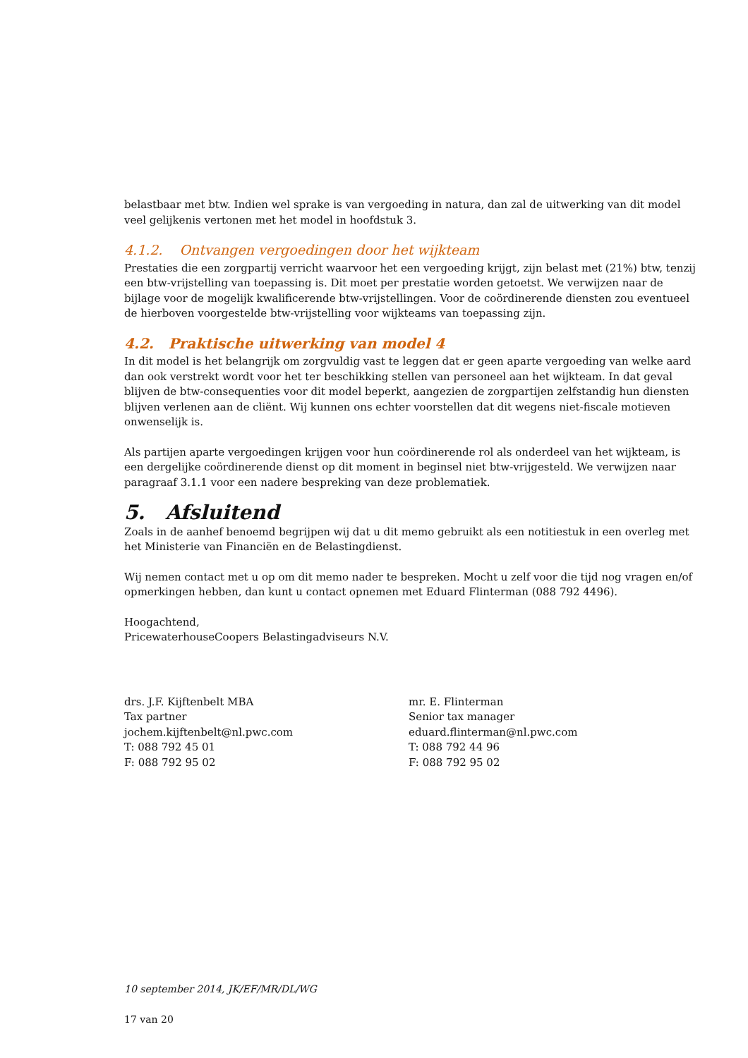belastbaar met btw. Indien wel sprake is van vergoeding in natura, dan zal de uitwerking van dit model veel gelijkenis vertonen met het model in hoofdstuk 3.
4.1.2. Ontvangen vergoedingen door het wijkteam
Prestaties die een zorgpartij verricht waarvoor het een vergoeding krijgt, zijn belast met (21%) btw, tenzij een btw-vrijstelling van toepassing is. Dit moet per prestatie worden getoetst. We verwijzen naar de bijlage voor de mogelijk kwalificerende btw-vrijstellingen. Voor de coördinerende diensten zou eventueel de hierboven voorgestelde btw-vrijstelling voor wijkteams van toepassing zijn.
4.2. Praktische uitwerking van model 4
In dit model is het belangrijk om zorgvuldig vast te leggen dat er geen aparte vergoeding van welke aard dan ook verstrekt wordt voor het ter beschikking stellen van personeel aan het wijkteam. In dat geval blijven de btw-consequenties voor dit model beperkt, aangezien de zorgpartijen zelfstandig hun diensten blijven verlenen aan de cliënt. Wij kunnen ons echter voorstellen dat dit wegens niet-fiscale motieven onwenselijk is.
Als partijen aparte vergoedingen krijgen voor hun coördinerende rol als onderdeel van het wijkteam, is een dergelijke coördinerende dienst op dit moment in beginsel niet btw-vrijgesteld. We verwijzen naar paragraaf 3.1.1 voor een nadere bespreking van deze problematiek.
5. Afsluitend
Zoals in de aanhef benoemd begrijpen wij dat u dit memo gebruikt als een notitiestuk in een overleg met het Ministerie van Financiën en de Belastingdienst.
Wij nemen contact met u op om dit memo nader te bespreken. Mocht u zelf voor die tijd nog vragen en/of opmerkingen hebben, dan kunt u contact opnemen met Eduard Flinterman (088 792 4496).
Hoogachtend,
PricewaterhouseCoopers Belastingadviseurs N.V.
drs. J.F. Kijftenbelt MBA
Tax partner
jochem.kijftenbelt@nl.pwc.com
T: 088 792 45 01
F: 088 792 95 02
mr. E. Flinterman
Senior tax manager
eduard.flinterman@nl.pwc.com
T: 088 792 44 96
F: 088 792 95 02
10 september 2014, JK/EF/MR/DL/WG
17 van 20